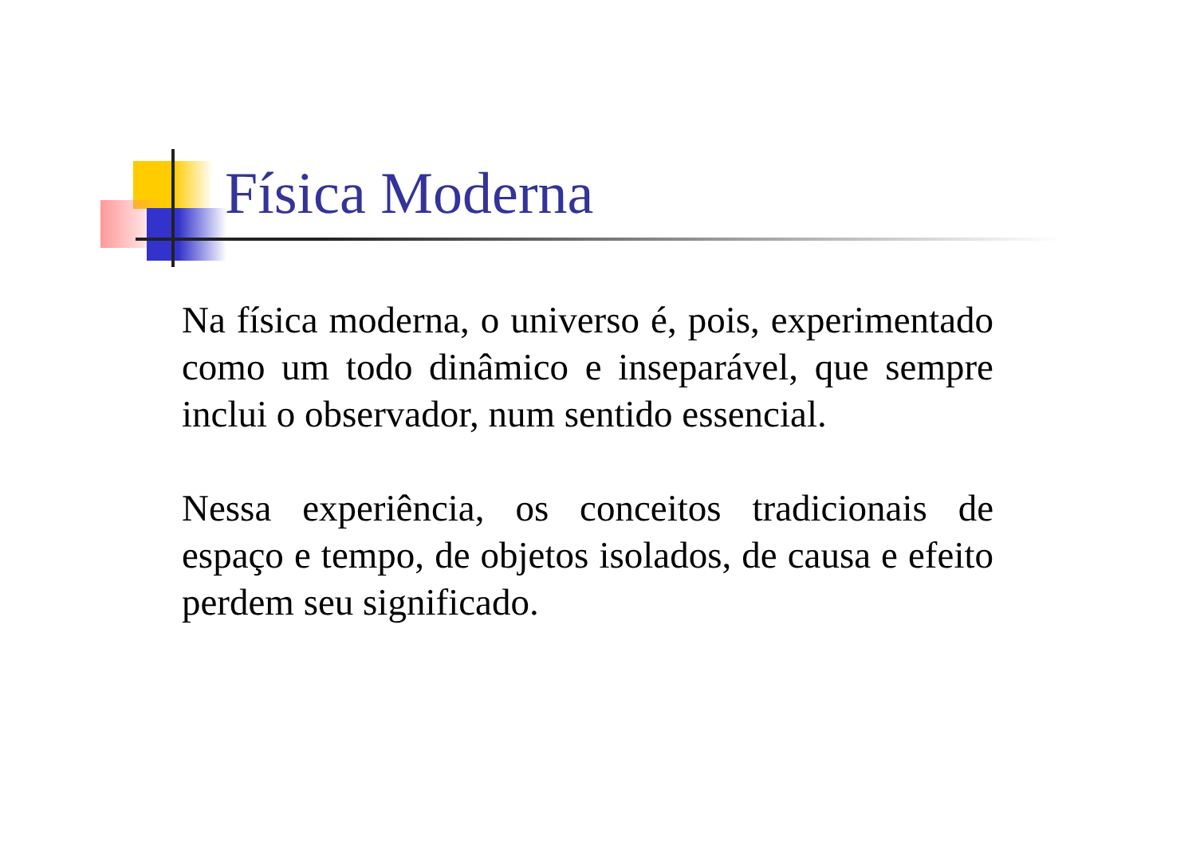Física Moderna
Na física moderna, o universo é, pois, experimentado como um todo dinâmico e inseparável, que sempre inclui o observador, num sentido essencial.
Nessa experiência, os conceitos tradicionais de espaço e tempo, de objetos isolados, de causa e efeito perdem seu significado.